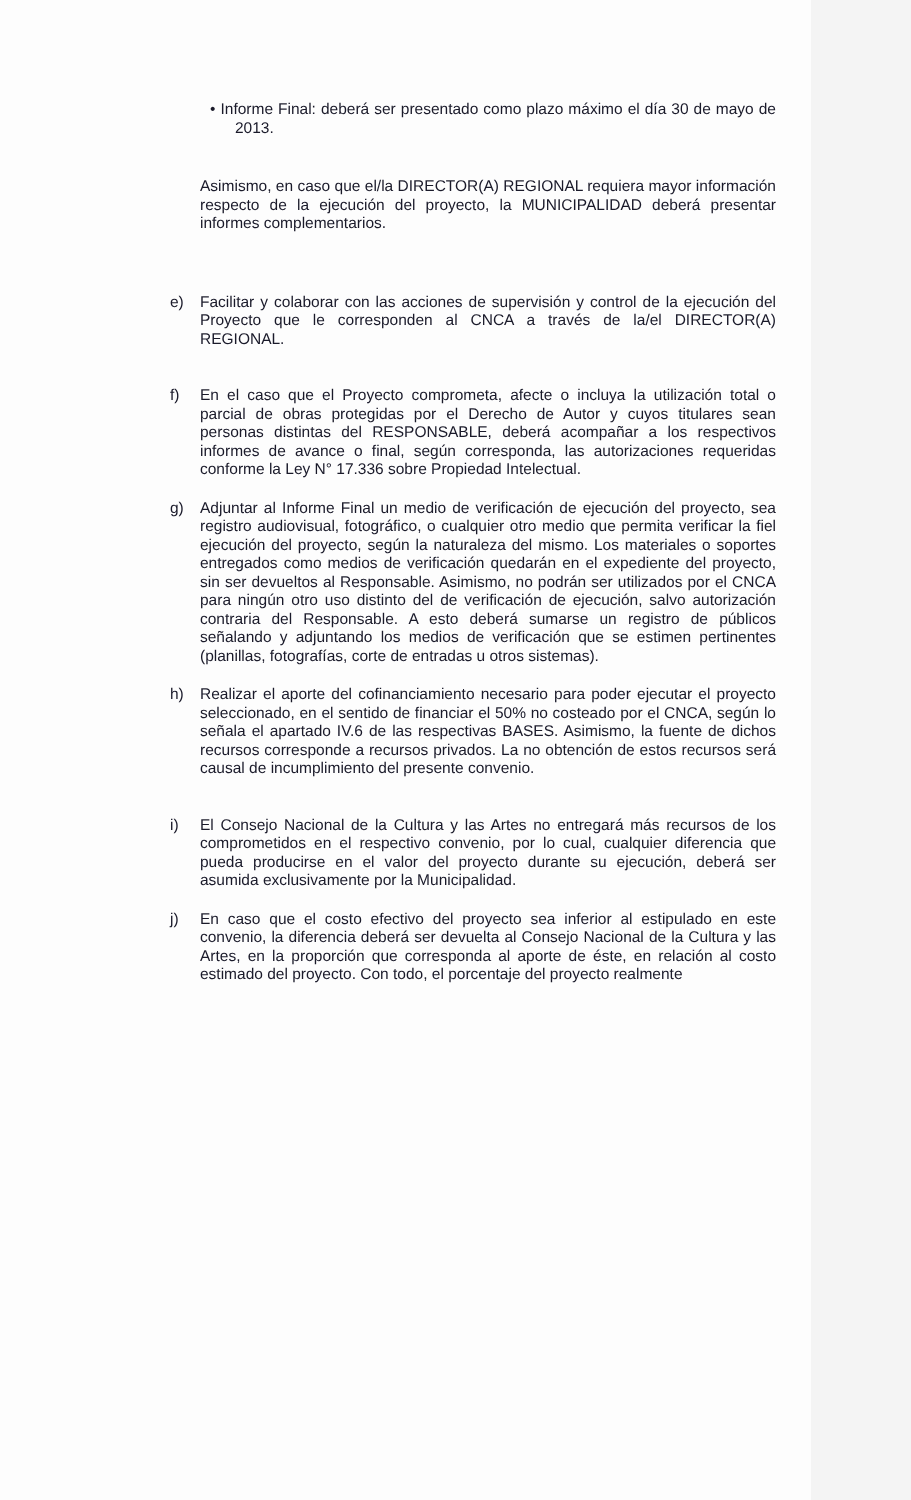• Informe Final: deberá ser presentado como plazo máximo el día 30 de mayo de 2013.
Asimismo, en caso que el/la DIRECTOR(A) REGIONAL requiera mayor información respecto de la ejecución del proyecto, la MUNICIPALIDAD deberá presentar informes complementarios.
e) Facilitar y colaborar con las acciones de supervisión y control de la ejecución del Proyecto que le corresponden al CNCA a través de la/el DIRECTOR(A) REGIONAL.
f) En el caso que el Proyecto comprometa, afecte o incluya la utilización total o parcial de obras protegidas por el Derecho de Autor y cuyos titulares sean personas distintas del RESPONSABLE, deberá acompañar a los respectivos informes de avance o final, según corresponda, las autorizaciones requeridas conforme la Ley N° 17.336 sobre Propiedad Intelectual.
g) Adjuntar al Informe Final un medio de verificación de ejecución del proyecto, sea registro audiovisual, fotográfico, o cualquier otro medio que permita verificar la fiel ejecución del proyecto, según la naturaleza del mismo. Los materiales o soportes entregados como medios de verificación quedarán en el expediente del proyecto, sin ser devueltos al Responsable. Asimismo, no podrán ser utilizados por el CNCA para ningún otro uso distinto del de verificación de ejecución, salvo autorización contraria del Responsable. A esto deberá sumarse un registro de públicos señalando y adjuntando los medios de verificación que se estimen pertinentes (planillas, fotografías, corte de entradas u otros sistemas).
h) Realizar el aporte del cofinanciamiento necesario para poder ejecutar el proyecto seleccionado, en el sentido de financiar el 50% no costeado por el CNCA, según lo señala el apartado IV.6 de las respectivas BASES. Asimismo, la fuente de dichos recursos corresponde a recursos privados. La no obtención de estos recursos será causal de incumplimiento del presente convenio.
i) El Consejo Nacional de la Cultura y las Artes no entregará más recursos de los comprometidos en el respectivo convenio, por lo cual, cualquier diferencia que pueda producirse en el valor del proyecto durante su ejecución, deberá ser asumida exclusivamente por la Municipalidad.
j) En caso que el costo efectivo del proyecto sea inferior al estipulado en este convenio, la diferencia deberá ser devuelta al Consejo Nacional de la Cultura y las Artes, en la proporción que corresponda al aporte de éste, en relación al costo estimado del proyecto. Con todo, el porcentaje del proyecto realmente